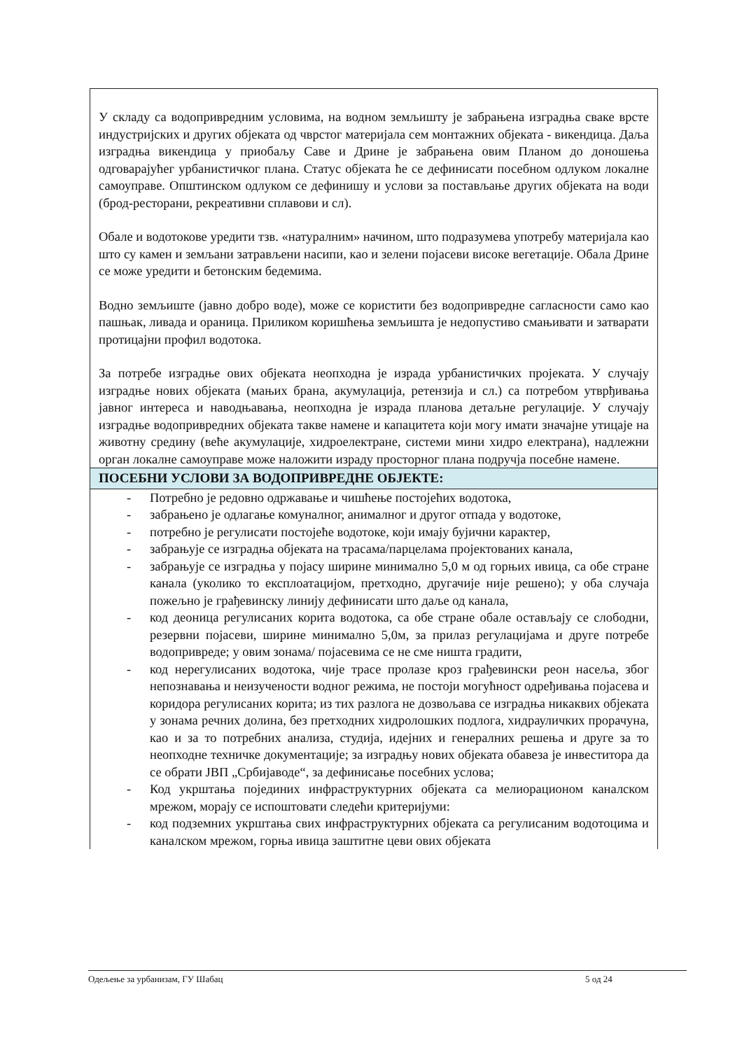| У складу са водопривредним условима, на водном земљишту је забрањена изградња сваке врсте индустријских и других објеката од чврстог материјала сем монтажних објеката - викендица. Даља изградња викендица у приобаљу Саве и Дрине је забрањена овим Планом до доношења одговарајућег урбанистичког плана. Статус објеката ће се дефинисати посебном одлуком локалне самоуправе. Општинском одлуком се дефинишу и услови за постављање других објеката на води (брод-ресторани, рекреативни сплавови и сл). Обале и водотокове уредити тзв. «натуралним» начином, што подразумева употребу материјала као што су камен и земљани затрављени насипи, као и зелени појасеви високе вегетације. Обала Дрине се може уредити и бетонским бедемима. Водно земљиште (јавно добро воде), може се користити без водопривредне сагласности само као пашњак, ливада и ораница. Приликом коришћења земљишта је недопустиво смањивати и затварати протицајни профил водотока. За потребе изградње ових објеката неопходна је израда урбанистичких пројеката. У случају изградње нових објеката (мањих брана, акумулација, ретензија и сл.) са потребом утврђивања јавног интереса и наводњавања, неопходна је израда планова детаљне регулације. У случају изградње водопривредних објеката такве намене и капацитета који могу имати значајне утицаје на животну средину (веће акумулације, хидроелектране, системи мини хидро електрана), надлежни орган локалне самоуправе може наложити израду просторног плана подручја посебне намене. |
| ПОСЕБНИ УСЛОВИ ЗА ВОДОПРИВРЕДНЕ ОБЈЕКТЕ: |
| - Потребно је редовно одржавање и чишћење постојећих водотока, - забрањено је одлагање комуналног, анималног и другог отпада у водотоке, - потребно је регулисати постојеће водотоке, који имају бујични карактер, - забрањује се изградња објеката на трасама/парцелама пројектованих канала, - забрањује се изградња у појасу ширине минимално 5,0 м од горњих ивица, са обе стране канала (уколико то експлоатацијом, претходно, другачије није решено); у оба случаја пожељно је грађевинску линију дефинисати што даље од канала, - код деоница регулисаних корита водотока, са обе стране обале остављају се слободни, резервни појасеви, ширине минимално 5,0м, за прилаз регулацијама и друге потребе водопривреде; у овим зонама/ појасевима се не сме ништа градити, - код нерегулисаних водотока, чије трасе пролазе кроз грађевински реон насеља, због непознавања и неизучености водног режима, не постоји могућност одређивања појасева и коридора регулисаних корита; из тих разлога не дозвољава се изградња никаквих објеката у зонама речних долина, без претходних хидролошких подлога, хидрауличких прорачуна, као и за то потребних анализа, студија, идејних и генералних решења и друге за то неопходне техничке документације; за изградњу нових објеката обавеза је инвеститора да се обрати ЈВП „Србијаводе“, за дефинисање посебних услова; - Код укрштања појединих инфраструктурних објеката са мелиорационом каналском мрежом, морају се испоштовати следећи критеријуми: - код подземних укрштања свих инфраструктурних објеката са регулисаним водотоцима и каналском мрежом, горња ивица заштитне цеви ових објеката |
Одељење за урбанизам, ГУ Шабац 5 од 24